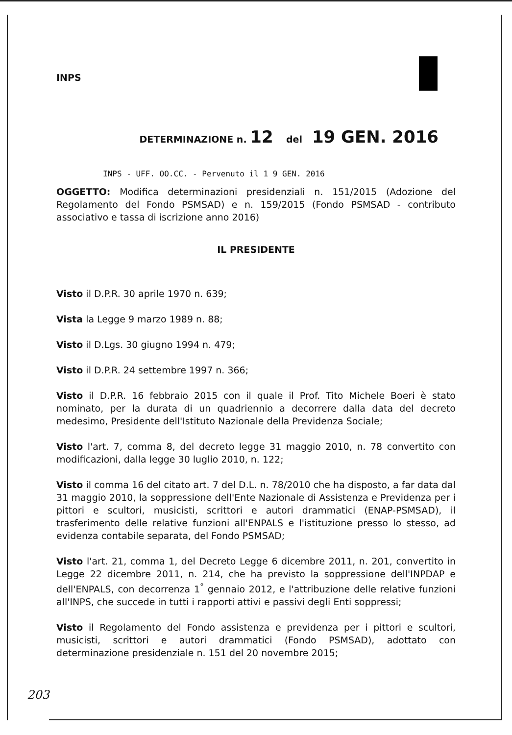INPS
DETERMINAZIONE n. 12 del 19 GEN. 2016
INPS - UFF. OO.CC. - Pervenuto il 1 9 GEN. 2016
OGGETTO: Modifica determinazioni presidenziali n. 151/2015 (Adozione del Regolamento del Fondo PSMSAD) e n. 159/2015 (Fondo PSMSAD - contributo associativo e tassa di iscrizione anno 2016)
IL PRESIDENTE
Visto il D.P.R. 30 aprile 1970 n. 639;
Vista la Legge 9 marzo 1989 n. 88;
Visto il D.Lgs. 30 giugno 1994 n. 479;
Visto il D.P.R. 24 settembre 1997 n. 366;
Visto il D.P.R. 16 febbraio 2015 con il quale il Prof. Tito Michele Boeri è stato nominato, per la durata di un quadriennio a decorrere dalla data del decreto medesimo, Presidente dell'Istituto Nazionale della Previdenza Sociale;
Visto l'art. 7, comma 8, del decreto legge 31 maggio 2010, n. 78 convertito con modificazioni, dalla legge 30 luglio 2010, n. 122;
Visto il comma 16 del citato art. 7 del D.L. n. 78/2010 che ha disposto, a far data dal 31 maggio 2010, la soppressione dell'Ente Nazionale di Assistenza e Previdenza per i pittori e scultori, musicisti, scrittori e autori drammatici (ENAP-PSMSAD), il trasferimento delle relative funzioni all'ENPALS e l'istituzione presso lo stesso, ad evidenza contabile separata, del Fondo PSMSAD;
Visto l'art. 21, comma 1, del Decreto Legge 6 dicembre 2011, n. 201, convertito in Legge 22 dicembre 2011, n. 214, che ha previsto la soppressione dell'INPDAP e dell'ENPALS, con decorrenza 1<sup>°</sup> gennaio 2012, e l'attribuzione delle relative funzioni all'INPS, che succede in tutti i rapporti attivi e passivi degli Enti soppressi;
Visto il Regolamento del Fondo assistenza e previdenza per i pittori e scultori, musicisti, scrittori e autori drammatici (Fondo PSMSAD), adottato con determinazione presidenziale n. 151 del 20 novembre 2015;
203